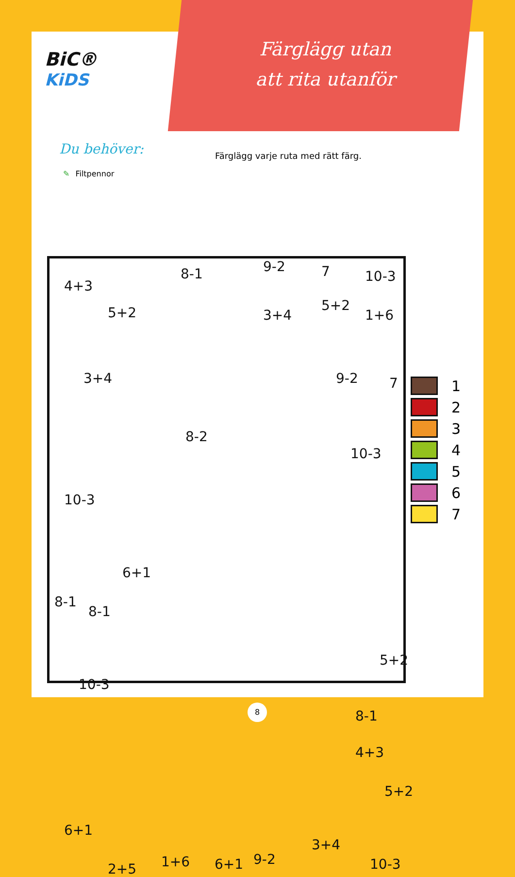Färglägg utan att rita utanför
BiC®
KiDS
Du behöver:
✎ Filtpennor
Färglägg varje ruta med rätt färg.
4+3
8-1 9-2 7 10-3
5+2 3+4
5+2
1+6
3+4 9-2 7
8-2
10-3
10-3
6+1
8-1
8-1
10-3
5+2
8-1
4+3
5+2
6+1
2+5 1+6 6+1
3+4
9-2 10-3
1
2
3
4
5
6
7
8